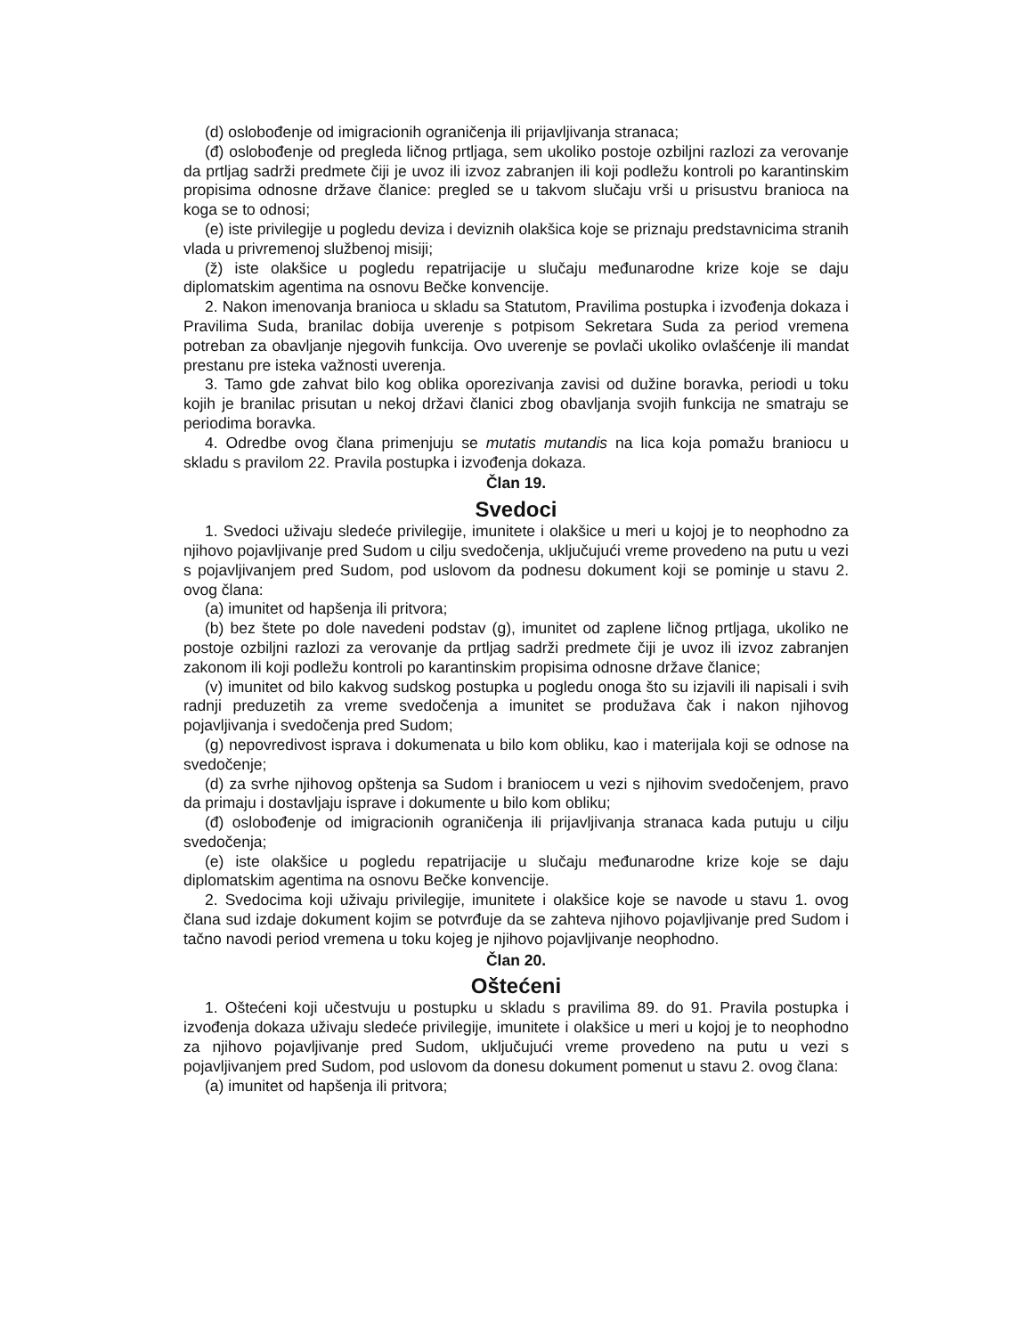(d) oslobođenje od imigracionih ograničenja ili prijavljivanja stranaca;
(đ) oslobođenje od pregleda ličnog prtljaga, sem ukoliko postoje ozbiljni razlozi za verovanje da prtljag sadrži predmete čiji je uvoz ili izvoz zabranjen ili koji podležu kontroli po karantinskim propisima odnosne države članice: pregled se u takvom slučaju vrši u prisustvu branioca na koga se to odnosi;
(e) iste privilegije u pogledu deviza i deviznih olakšica koje se priznaju predstavnicima stranih vlada u privremenoj službenoj misiji;
(ž) iste olakšice u pogledu repatrijacije u slučaju međunarodne krize koje se daju diplomatskim agentima na osnovu Bečke konvencije.
2. Nakon imenovanja branioca u skladu sa Statutom, Pravilima postupka i izvođenja dokaza i Pravilima Suda, branilac dobija uverenje s potpisom Sekretara Suda za period vremena potreban za obavljanje njegovih funkcija. Ovo uverenje se povlači ukoliko ovlašćenje ili mandat prestanu pre isteka važnosti uverenja.
3. Tamo gde zahvat bilo kog oblika oporezivanja zavisi od dužine boravka, periodi u toku kojih je branilac prisutan u nekoj državi članici zbog obavljanja svojih funkcija ne smatraju se periodima boravka.
4. Odredbe ovog člana primenjuju se mutatis mutandis na lica koja pomažu braniocu u skladu s pravilom 22. Pravila postupka i izvođenja dokaza.
Član 19.
Svedoci
1. Svedoci uživaju sledeće privilegije, imunitete i olakšice u meri u kojoj je to neophodno za njihovo pojavljivanje pred Sudom u cilju svedočenja, uključujući vreme provedeno na putu u vezi s pojavljivanjem pred Sudom, pod uslovom da podnesu dokument koji se pominje u stavu 2. ovog člana:
(a) imunitet od hapšenja ili pritvora;
(b) bez štete po dole navedeni podstav (g), imunitet od zaplene ličnog prtljaga, ukoliko ne postoje ozbiljni razlozi za verovanje da prtljag sadrži predmete čiji je uvoz ili izvoz zabranjen zakonom ili koji podležu kontroli po karantinskim propisima odnosne države članice;
(v) imunitet od bilo kakvog sudskog postupka u pogledu onoga što su izjavili ili napisali i svih radnji preduzetih za vreme svedočenja a imunitet se produžava čak i nakon njihovog pojavljivanja i svedočenja pred Sudom;
(g) nepovredivost isprava i dokumenata u bilo kom obliku, kao i materijala koji se odnose na svedočenje;
(d) za svrhe njihovog opštenja sa Sudom i braniocem u vezi s njihovim svedočenjem, pravo da primaju i dostavljaju isprave i dokumente u bilo kom obliku;
(đ) oslobođenje od imigracionih ograničenja ili prijavljivanja stranaca kada putuju u cilju svedočenja;
(e) iste olakšice u pogledu repatrijacije u slučaju međunarodne krize koje se daju diplomatskim agentima na osnovu Bečke konvencije.
2. Svedocima koji uživaju privilegije, imunitete i olakšice koje se navode u stavu 1. ovog člana sud izdaje dokument kojim se potvrđuje da se zahteva njihovo pojavljivanje pred Sudom i tačno navodi period vremena u toku kojeg je njihovo pojavljivanje neophodno.
Član 20.
Oštećeni
1. Oštećeni koji učestvuju u postupku u skladu s pravilima 89. do 91. Pravila postupka i izvođenja dokaza uživaju sledeće privilegije, imunitete i olakšice u meri u kojoj je to neophodno za njihovo pojavljivanje pred Sudom, uključujući vreme provedeno na putu u vezi s pojavljivanjem pred Sudom, pod uslovom da donesu dokument pomenut u stavu 2. ovog člana:
(a) imunitet od hapšenja ili pritvora;